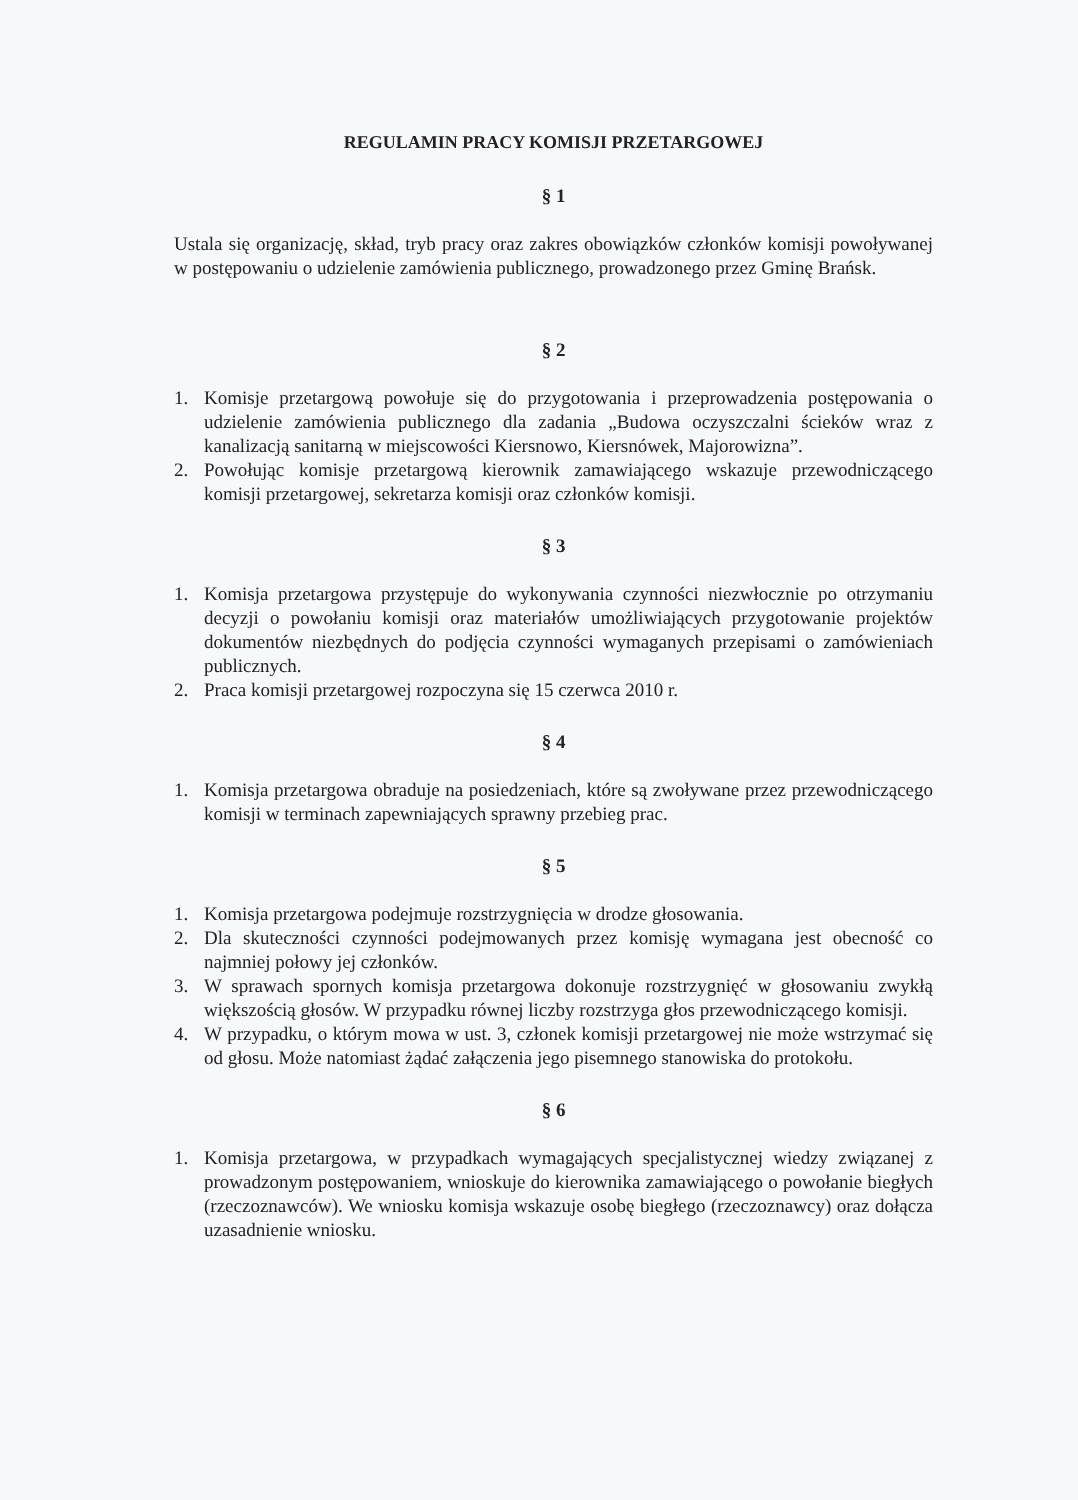REGULAMIN PRACY KOMISJI PRZETARGOWEJ
§ 1
Ustala się organizację, skład, tryb pracy oraz zakres obowiązków członków komisji powoływanej w postępowaniu o udzielenie zamówienia publicznego, prowadzonego przez Gminę Brańsk.
§ 2
1. Komisje przetargową powołuje się do przygotowania i przeprowadzenia postępowania o udzielenie zamówienia publicznego dla zadania „Budowa oczyszczalni ścieków wraz z kanalizacją sanitarną w miejscowości Kiersnowo, Kiersnówek, Majorowizna”.
2. Powołując komisje przetargową kierownik zamawiającego wskazuje przewodniczącego komisji przetargowej, sekretarza komisji oraz członków komisji.
§ 3
1. Komisja przetargowa przystępuje do wykonywania czynności niezwłocznie po otrzymaniu decyzji o powołaniu komisji oraz materiałów umożliwiających przygotowanie projektów dokumentów niezbędnych do podjęcia czynności wymaganych przepisami o zamówieniach publicznych.
2. Praca komisji przetargowej rozpoczyna się 15 czerwca 2010 r.
§ 4
1. Komisja przetargowa obraduje na posiedzeniach, które są zwoływane przez przewodniczącego komisji w terminach zapewniających sprawny przebieg prac.
§ 5
1. Komisja przetargowa podejmuje rozstrzygnięcia w drodze głosowania.
2. Dla skuteczności czynności podejmowanych przez komisję wymagana jest obecność co najmniej połowy jej członków.
3. W sprawach spornych komisja przetargowa dokonuje rozstrzygnięć w głosowaniu zwykłą większością głosów. W przypadku równej liczby rozstrzyga głos przewodniczącego komisji.
4. W przypadku, o którym mowa w ust. 3, członek komisji przetargowej nie może wstrzymać się od głosu. Może natomiast żądać załączenia jego pisemnego stanowiska do protokołu.
§ 6
1. Komisja przetargowa, w przypadkach wymagających specjalistycznej wiedzy związanej z prowadzonym postępowaniem, wnioskuje do kierownika zamawiającego o powołanie biegłych (rzeczoznawców). We wniosku komisja wskazuje osobę biegłego (rzeczoznawcy) oraz dołącza uzasadnienie wniosku.